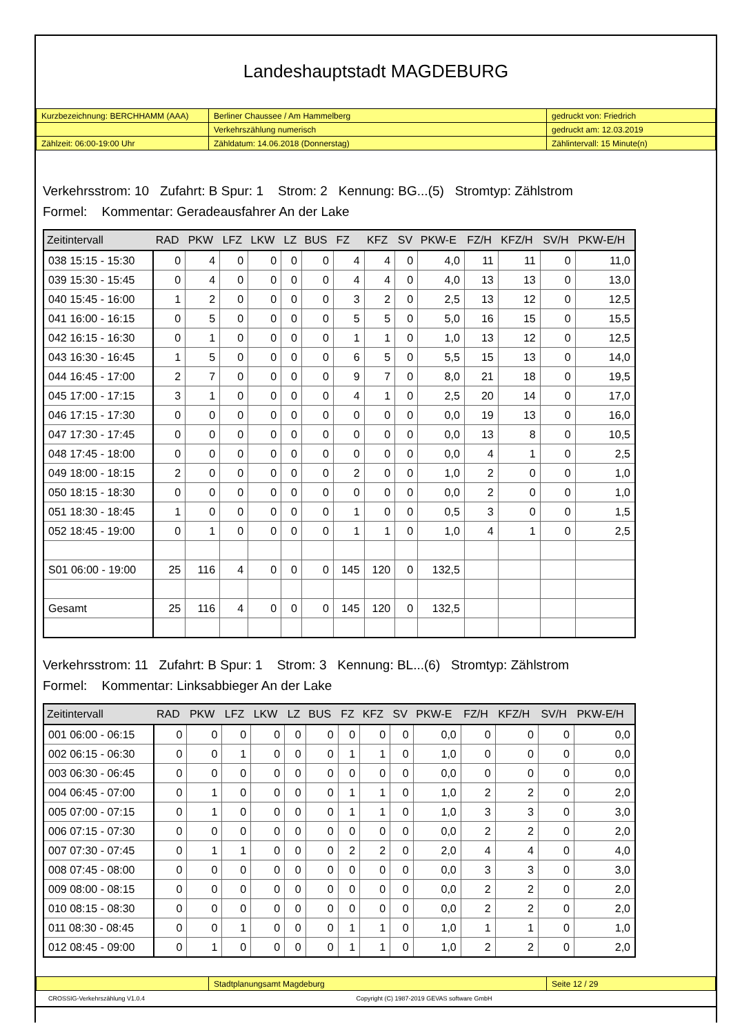Landeshauptstadt MAGDEBURG
| Kurzbezeichnung: BERCHHAMM (AAA) | Berliner Chaussee / Am Hammelberg | gedruckt von: Friedrich |
| | Verkehrszählung numerisch | gedruckt am: 12.03.2019 |
| Zählzeit: 06:00-19:00 Uhr | Zähldatum: 14.06.2018 (Donnerstag) | Zählintervall: 15 Minute(n) |
Verkehrsstrom: 10 Zufahrt: B Spur: 1 Strom: 2 Kennung: BG...(5) Stromtyp: Zählstrom
Formel: Kommentar: Geradeausfahrer An der Lake
| Zeitintervall | RAD | PKW | LFZ | LKW | LZ | BUS | FZ | KFZ | SV | PKW-E | FZ/H | KFZ/H | SV/H | PKW-E/H |
| --- | --- | --- | --- | --- | --- | --- | --- | --- | --- | --- | --- | --- | --- | --- |
| 038 15:15 - 15:30 | 0 | 4 | 0 | 0 | 0 | 0 | 4 | 4 | 0 | 4,0 | 11 | 11 | 0 | 11,0 |
| 039 15:30 - 15:45 | 0 | 4 | 0 | 0 | 0 | 0 | 4 | 4 | 0 | 4,0 | 13 | 13 | 0 | 13,0 |
| 040 15:45 - 16:00 | 1 | 2 | 0 | 0 | 0 | 0 | 3 | 2 | 0 | 2,5 | 13 | 12 | 0 | 12,5 |
| 041 16:00 - 16:15 | 0 | 5 | 0 | 0 | 0 | 0 | 5 | 5 | 0 | 5,0 | 16 | 15 | 0 | 15,5 |
| 042 16:15 - 16:30 | 0 | 1 | 0 | 0 | 0 | 0 | 1 | 1 | 0 | 1,0 | 13 | 12 | 0 | 12,5 |
| 043 16:30 - 16:45 | 1 | 5 | 0 | 0 | 0 | 0 | 6 | 5 | 0 | 5,5 | 15 | 13 | 0 | 14,0 |
| 044 16:45 - 17:00 | 2 | 7 | 0 | 0 | 0 | 0 | 9 | 7 | 0 | 8,0 | 21 | 18 | 0 | 19,5 |
| 045 17:00 - 17:15 | 3 | 1 | 0 | 0 | 0 | 0 | 4 | 1 | 0 | 2,5 | 20 | 14 | 0 | 17,0 |
| 046 17:15 - 17:30 | 0 | 0 | 0 | 0 | 0 | 0 | 0 | 0 | 0 | 0,0 | 19 | 13 | 0 | 16,0 |
| 047 17:30 - 17:45 | 0 | 0 | 0 | 0 | 0 | 0 | 0 | 0 | 0 | 0,0 | 13 | 8 | 0 | 10,5 |
| 048 17:45 - 18:00 | 0 | 0 | 0 | 0 | 0 | 0 | 0 | 0 | 0 | 0,0 | 4 | 1 | 0 | 2,5 |
| 049 18:00 - 18:15 | 2 | 0 | 0 | 0 | 0 | 0 | 2 | 0 | 0 | 1,0 | 2 | 0 | 0 | 1,0 |
| 050 18:15 - 18:30 | 0 | 0 | 0 | 0 | 0 | 0 | 0 | 0 | 0 | 0,0 | 2 | 0 | 0 | 1,0 |
| 051 18:30 - 18:45 | 1 | 0 | 0 | 0 | 0 | 0 | 1 | 0 | 0 | 0,5 | 3 | 0 | 0 | 1,5 |
| 052 18:45 - 19:00 | 0 | 1 | 0 | 0 | 0 | 0 | 1 | 1 | 0 | 1,0 | 4 | 1 | 0 | 2,5 |
| S01 06:00 - 19:00 | 25 | 116 | 4 | 0 | 0 | 0 | 145 | 120 | 0 | 132,5 | | | | |
| Gesamt | 25 | 116 | 4 | 0 | 0 | 0 | 145 | 120 | 0 | 132,5 | | | | |
Verkehrsstrom: 11 Zufahrt: B Spur: 1 Strom: 3 Kennung: BL...(6) Stromtyp: Zählstrom
Formel: Kommentar: Linksabbieger An der Lake
| Zeitintervall | RAD | PKW | LFZ | LKW | LZ | BUS | FZ | KFZ | SV | PKW-E | FZ/H | KFZ/H | SV/H | PKW-E/H |
| --- | --- | --- | --- | --- | --- | --- | --- | --- | --- | --- | --- | --- | --- | --- |
| 001 06:00 - 06:15 | 0 | 0 | 0 | 0 | 0 | 0 | 0 | 0 | 0 | 0,0 | 0 | 0 | 0 | 0,0 |
| 002 06:15 - 06:30 | 0 | 0 | 1 | 0 | 0 | 0 | 1 | 1 | 0 | 1,0 | 0 | 0 | 0 | 0,0 |
| 003 06:30 - 06:45 | 0 | 0 | 0 | 0 | 0 | 0 | 0 | 0 | 0 | 0,0 | 0 | 0 | 0 | 0,0 |
| 004 06:45 - 07:00 | 0 | 1 | 0 | 0 | 0 | 0 | 1 | 1 | 0 | 1,0 | 2 | 2 | 0 | 2,0 |
| 005 07:00 - 07:15 | 0 | 1 | 0 | 0 | 0 | 0 | 1 | 1 | 0 | 1,0 | 3 | 3 | 0 | 3,0 |
| 006 07:15 - 07:30 | 0 | 0 | 0 | 0 | 0 | 0 | 0 | 0 | 0 | 0,0 | 2 | 2 | 0 | 2,0 |
| 007 07:30 - 07:45 | 0 | 1 | 1 | 0 | 0 | 0 | 2 | 2 | 0 | 2,0 | 4 | 4 | 0 | 4,0 |
| 008 07:45 - 08:00 | 0 | 0 | 0 | 0 | 0 | 0 | 0 | 0 | 0 | 0,0 | 3 | 3 | 0 | 3,0 |
| 009 08:00 - 08:15 | 0 | 0 | 0 | 0 | 0 | 0 | 0 | 0 | 0 | 0,0 | 2 | 2 | 0 | 2,0 |
| 010 08:15 - 08:30 | 0 | 0 | 0 | 0 | 0 | 0 | 0 | 0 | 0 | 0,0 | 2 | 2 | 0 | 2,0 |
| 011 08:30 - 08:45 | 0 | 0 | 1 | 0 | 0 | 0 | 1 | 1 | 0 | 1,0 | 1 | 1 | 0 | 1,0 |
| 012 08:45 - 09:00 | 0 | 1 | 0 | 0 | 0 | 0 | 1 | 1 | 0 | 1,0 | 2 | 2 | 0 | 2,0 |
| | Stadtplanungsamt Magdeburg | Seite 12 / 29 |
CROSSIG-Verkehrszählung V1.0.4 Copyright (C) 1987-2019 GEVAS software GmbH